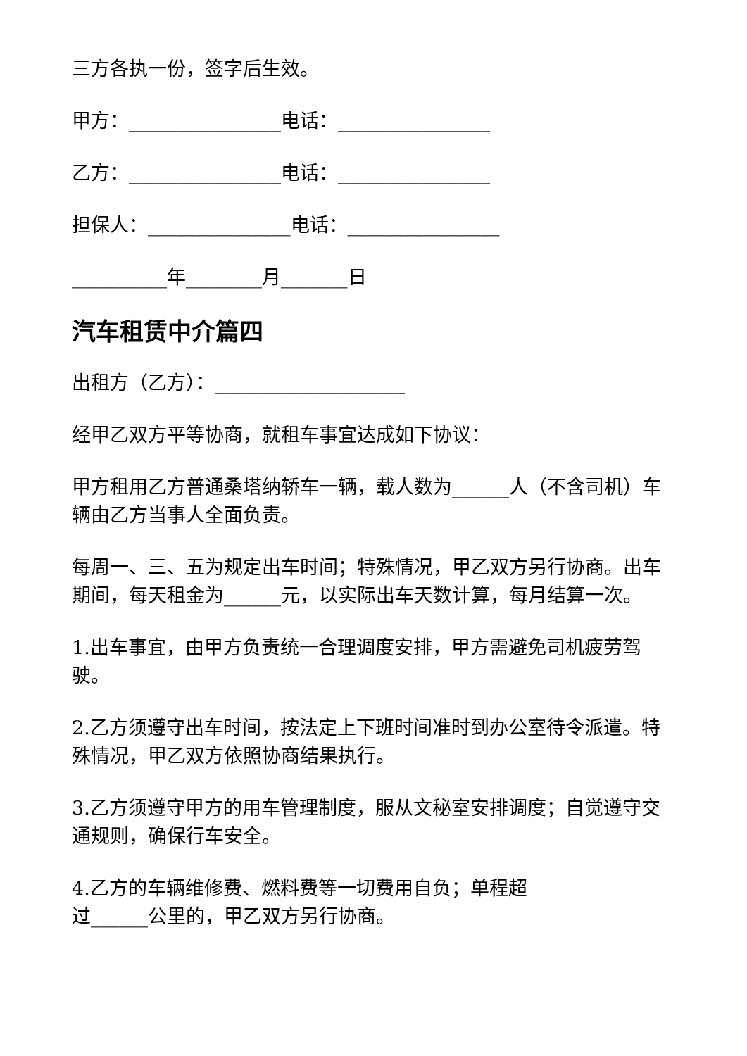三方各执一份，签字后生效。
甲方：________________电话：________________
乙方：________________电话：________________
担保人：_______________电话：________________
__________年________月_______日
汽车租赁中介篇四
出租方（乙方）：____________________
经甲乙双方平等协商，就租车事宜达成如下协议：
甲方租用乙方普通桑塔纳轿车一辆，载人数为______人（不含司机）车辆由乙方当事人全面负责。
每周一、三、五为规定出车时间；特殊情况，甲乙双方另行协商。出车期间，每天租金为______元，以实际出车天数计算，每月结算一次。
1.出车事宜，由甲方负责统一合理调度安排，甲方需避免司机疲劳驾驶。
2.乙方须遵守出车时间，按法定上下班时间准时到办公室待令派遣。特殊情况，甲乙双方依照协商结果执行。
3.乙方须遵守甲方的用车管理制度，服从文秘室安排调度；自觉遵守交通规则，确保行车安全。
4.乙方的车辆维修费、燃料费等一切费用自负；单程超
过______公里的，甲乙双方另行协商。